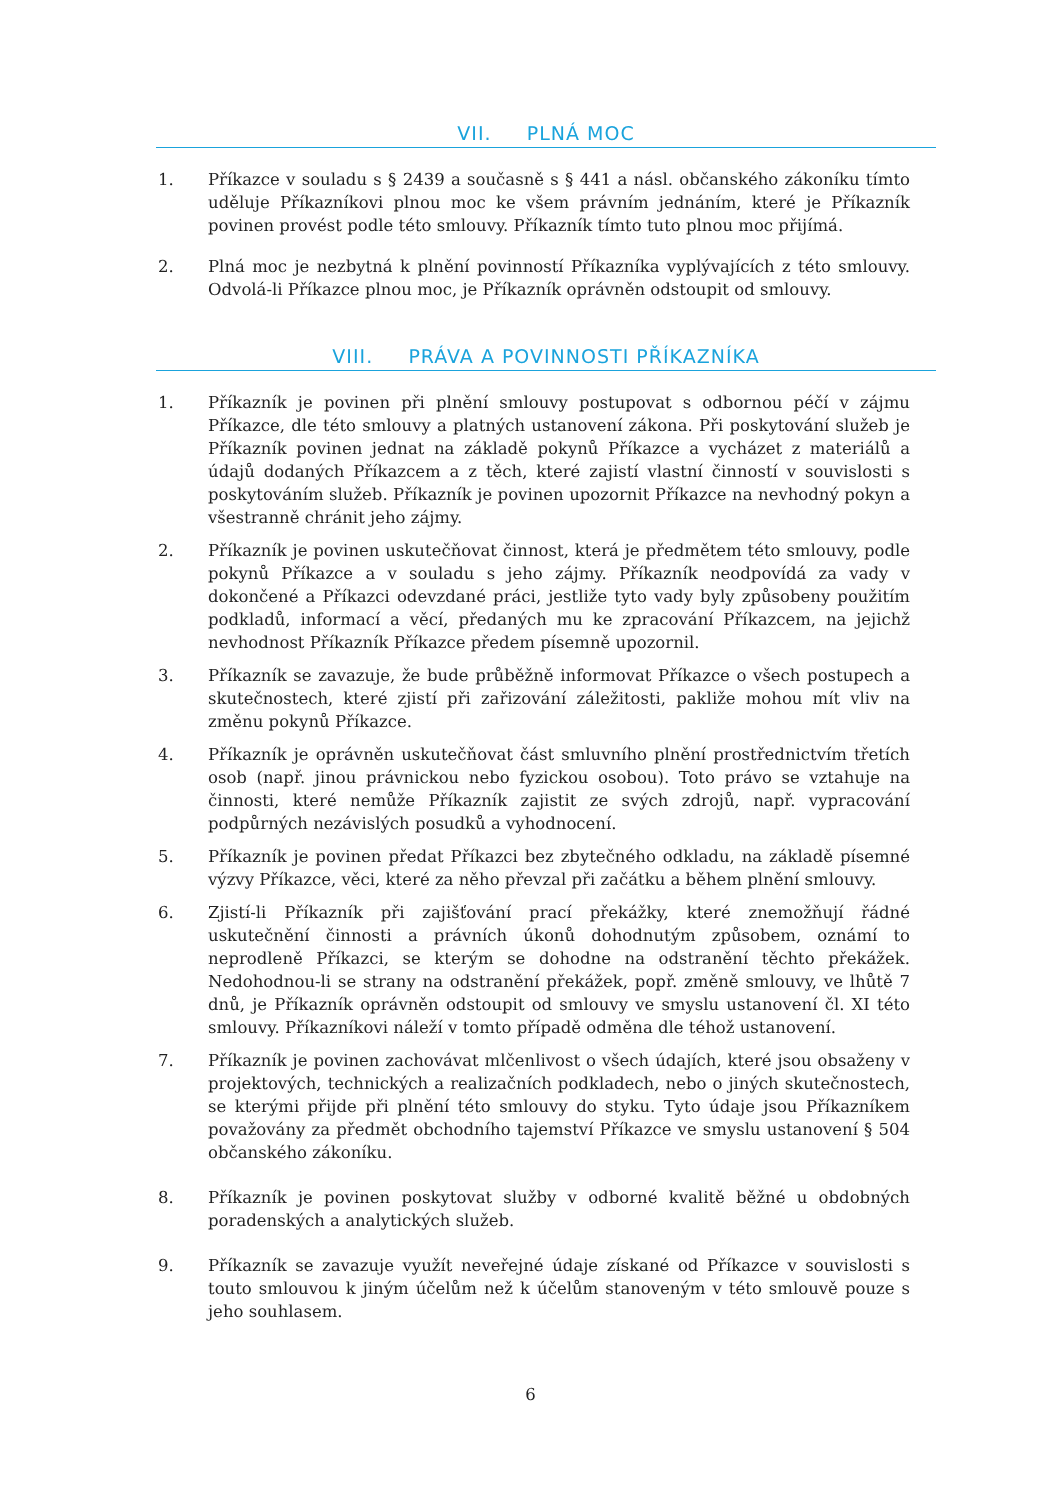VII. PLNÁ MOC
1. Příkazce v souladu s § 2439 a současně s § 441 a násl. občanského zákoníku tímto uděluje Příkazníkovi plnou moc ke všem právním jednáním, které je Příkazník povinen provést podle této smlouvy. Příkazník tímto tuto plnou moc přijímá.
2. Plná moc je nezbytná k plnění povinností Příkazníka vyplývajících z této smlouvy. Odvolá-li Příkazce plnou moc, je Příkazník oprávněn odstoupit od smlouvy.
VIII. PRÁVA A POVINNOSTI PŘÍKAZNÍKA
1. Příkazník je povinen při plnění smlouvy postupovat s odbornou péčí v zájmu Příkazce, dle této smlouvy a platných ustanovení zákona. Při poskytování služeb je Příkazník povinen jednat na základě pokynů Příkazce a vycházet z materiálů a údajů dodaných Příkazcem a z těch, které zajistí vlastní činností v souvislosti s poskytováním služeb. Příkazník je povinen upozornit Příkazce na nevhodný pokyn a všestranně chránit jeho zájmy.
2. Příkazník je povinen uskutečňovat činnost, která je předmětem této smlouvy, podle pokynů Příkazce a v souladu s jeho zájmy. Příkazník neodpovídá za vady v dokončené a Příkazci odevzdané práci, jestliže tyto vady byly způsobeny použitím podkladů, informací a věcí, předaných mu ke zpracování Příkazcem, na jejichž nevhodnost Příkazník Příkazce předem písemně upozornil.
3. Příkazník se zavazuje, že bude průběžně informovat Příkazce o všech postupech a skutečnostech, které zjistí při zařizování záležitosti, pakliže mohou mít vliv na změnu pokynů Příkazce.
4. Příkazník je oprávněn uskutečňovat část smluvního plnění prostřednictvím třetích osob (např. jinou právnickou nebo fyzickou osobou). Toto právo se vztahuje na činnosti, které nemůže Příkazník zajistit ze svých zdrojů, např. vypracování podpůrných nezávislých posudků a vyhodnocení.
5. Příkazník je povinen předat Příkazci bez zbytečného odkladu, na základě písemné výzvy Příkazce, věci, které za něho převzal při začátku a během plnění smlouvy.
6. Zjistí-li Příkazník při zajišťování prací překážky, které znemožňují řádné uskutečnění činnosti a právních úkonů dohodnutým způsobem, oznámí to neprodleně Příkazci, se kterým se dohodne na odstranění těchto překážek. Nedohodnou-li se strany na odstranění překážek, popř. změně smlouvy, ve lhůtě 7 dnů, je Příkazník oprávněn odstoupit od smlouvy ve smyslu ustanovení čl. XI této smlouvy. Příkazníkovi náleží v tomto případě odměna dle téhož ustanovení.
7. Příkazník je povinen zachovávat mlčenlivost o všech údajích, které jsou obsaženy v projektových, technických a realizačních podkladech, nebo o jiných skutečnostech, se kterými přijde při plnění této smlouvy do styku. Tyto údaje jsou Příkazníkem považovány za předmět obchodního tajemství Příkazce ve smyslu ustanovení § 504 občanského zákoníku.
8. Příkazník je povinen poskytovat služby v odborné kvalitě běžné u obdobných poradenských a analytických služeb.
9. Příkazník se zavazuje využít neveřejné údaje získané od Příkazce v souvislosti s touto smlouvou k jiným účelům než k účelům stanoveným v této smlouvě pouze s jeho souhlasem.
6